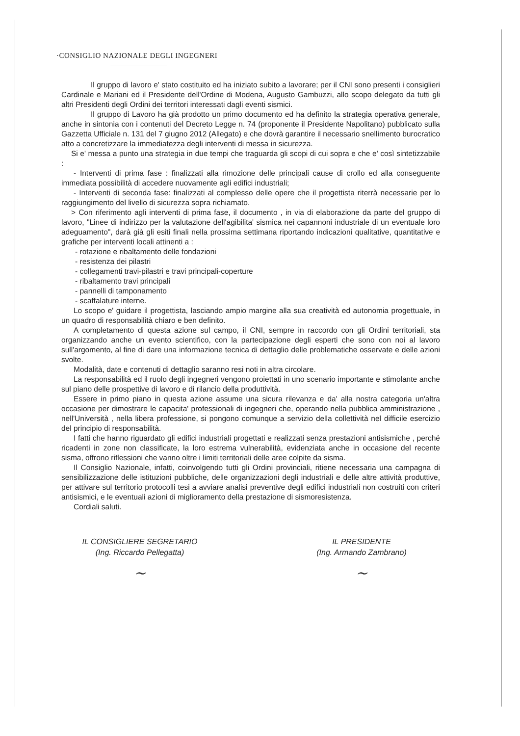·CONSIGLIO NAZIONALE DEGLI INGEGNERI
Il gruppo di lavoro e' stato costituito ed ha iniziato subito a lavorare; per il CNI sono presenti i consiglieri Cardinale e Mariani ed il Presidente dell'Ordine di Modena, Augusto Gambuzzi, allo scopo delegato da tutti gli altri Presidenti degli Ordini dei territori interessati dagli eventi sismici.
Il gruppo di Lavoro ha già prodotto un primo documento ed ha definito la strategia operativa generale, anche in sintonia con i contenuti del Decreto Legge n. 74 (proponente il Presidente Napolitano) pubblicato sulla Gazzetta Ufficiale n. 131 del 7 giugno 2012 (Allegato) e che dovrà garantire il necessario snellimento burocratico atto a concretizzare la immediatezza degli interventi di messa in sicurezza.
Si e' messa a punto una strategia in due tempi che traguarda gli scopi di cui sopra e che e' così sintetizzabile :
- Interventi di prima fase : finalizzati alla rimozione delle principali cause di crollo ed alla conseguente immediata possibilità di accedere nuovamente agli edifici industriali;
- Interventi di seconda fase: finalizzati al complesso delle opere che il progettista riterrà necessarie per lo raggiungimento del livello di sicurezza sopra richiamato.
> Con riferimento agli interventi di prima fase, il documento , in via di elaborazione da parte del gruppo di lavoro, "Linee di indirizzo per la valutazione dell'agibilita' sismica nei capannoni industriale di un eventuale loro adeguamento", darà già gli esiti finali nella prossima settimana riportando indicazioni qualitative, quantitative e grafiche per interventi locali attinenti a :
- rotazione e ribaltamento delle fondazioni
- resistenza dei pilastri
- collegamenti travi-pilastri e travi principali-coperture
- ribaltamento travi principali
- pannelli di tamponamento
- scaffalature interne.
Lo scopo e' guidare il progettista, lasciando ampio margine alla sua creatività ed autonomia progettuale, in un quadro di responsabilità chiaro e ben definito.
A completamento di questa azione sul campo, il CNI, sempre in raccordo con gli Ordini territoriali, sta organizzando anche un evento scientifico, con la partecipazione degli esperti che sono con noi al lavoro sull'argomento, al fine di dare una informazione tecnica di dettaglio delle problematiche osservate e delle azioni svolte.
Modalità, date e contenuti di dettaglio saranno resi noti in altra circolare.
La responsabilità ed il ruolo degli ingegneri vengono proiettati in uno scenario importante e stimolante anche sul piano delle prospettive di lavoro e di rilancio della produttività.
Essere in primo piano in questa azione assume una sicura rilevanza e da' alla nostra categoria un'altra occasione per dimostrare le capacita' professionali di ingegneri che, operando nella pubblica amministrazione , nell'Università , nella libera professione, si pongono comunque a servizio della collettività nel difficile esercizio del principio di responsabilità.
I fatti che hanno riguardato gli edifici industriali progettati e realizzati senza prestazioni antisismiche , perché ricadenti in zone non classificate, la loro estrema vulnerabilità, evidenziata anche in occasione del recente sisma, offrono riflessioni che vanno oltre i limiti territoriali delle aree colpite da sisma.
Il Consiglio Nazionale, infatti, coinvolgendo tutti gli Ordini provinciali, ritiene necessaria una campagna di sensibilizzazione delle istituzioni pubbliche, delle organizzazioni degli industriali e delle altre attività produttive, per attivare sul territorio protocolli tesi a avviare analisi preventive degli edifici industriali non costruiti con criteri antisismici, e le eventuali azioni di miglioramento della prestazione di sismoresistenza.
Cordiali saluti.
IL CONSIGLIERE SEGRETARIO
(Ing. Riccardo Pellegatta)
~
IL PRESIDENTE
(Ing. Armando Zambrano)
~